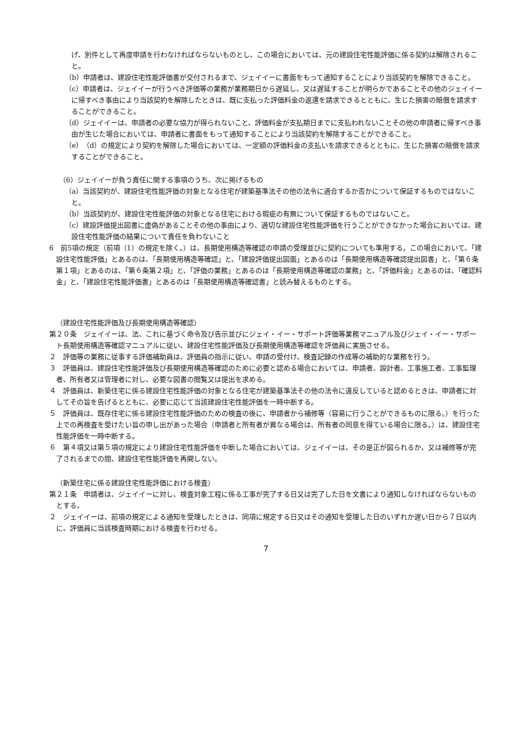げ、別件として再度申請を行わなければならないものとし、この場合においては、元の建設住宅性能評価に係る契約は解除されること。
（b）申請者は、建設住宅性能評価書が交付されるまで、ジェイイーに書面をもって通知することにより当該契約を解除できること。
（c）申請者は、ジェイイーが行うべき評価等の業務が業務期日から遅延し、又は遅延することが明らかであることその他のジェイイーに帰すべき事由により当該契約を解除したときは、既に支払った評価料金の返還を請求できるとともに、生じた損害の賠償を請求することができること。
（d）ジェイイーは、申請者の必要な協力が得られないこと、評価料金が支払期日までに支払われないことその他の申請者に帰すべき事由が生じた場合においては、申請者に書面をもって通知することにより当該契約を解除することができること。
（e）（d）の規定により契約を解除した場合においては、一定額の評価料金の支払いを請求できるとともに、生じた損害の賠償を請求することができること。
（6）ジェイイーが負う責任に関する事項のうち、次に掲げるもの
（a）当該契約が、建設住宅性能評価の対象となる住宅が建築基準法その他の法令に適合するか否かについて保証するものではないこと。
（b）当該契約が、建設住宅性能評価の対象となる住宅における瑕疵の有無について保証するものではないこと。
（c）建設評価提出図書に虚偽があることその他の事由により、適切な建設住宅性能評価を行うことができなかった場合においては、建設住宅性能評価の結果について責任を負わないこと
6　前5項の規定（前項（1）の規定を除く。）は、長期使用構造等確認の申請の受理並びに契約についても準用する。この場合において、「建設住宅性能評価」とあるのは、「長期使用構造等確認」と、「建設評価提出図面」とあるのは「長期使用構造等確認提出図書」と、「第６条第１項」とあるのは、「第６条第２項」と、「評価の業務」とあるのは「長期使用構造等確認の業務」と、「評価料金」とあるのは、「確認料金」と、「建設住宅性能評価書」とあるのは「長期使用構造等確認書」と読み替えるものとする。
（建設住宅性能評価及び長期使用構造等確認）
第２０条　ジェイイーは、法、これに基づく命令及び告示並びにジェイ・イー・サポート評価等業務マニュアル及びジェイ・イー・サポート長期使用構造等確認マニュアルに従い、建設住宅性能評価及び長期使用構造等確認を評価員に実施させる。
２　評価等の業務に従事する評価補助員は、評価員の指示に従い、申請の受付け、検査記録の作成等の補助的な業務を行う。
３　評価員は、建設住宅性能評価及び長期使用構造等確認のために必要と認める場合においては、申請者、設計者、工事施工者、工事監理者、所有者又は管理者に対し、必要な図書の閲覧又は提出を求める。
４　評価員は、新築住宅に係る建設住宅性能評価の対象となる住宅が建築基準法その他の法令に違反していると認めるときは、申請者に対してその旨を告げるとともに、必要に応じて当該建設住宅性能評価を一時中断する。
５　評価員は、既存住宅に係る建設住宅性能評価のための検査の後に、申請者から補修等（容易に行うことができるものに限る。）を行った上での再検査を受けたい旨の申し出があった場合（申請者と所有者が異なる場合は、所有者の同意を得ている場合に限る。）は、建設住宅性能評価を一時中断する。
６　第４項又は第５項の規定により建設住宅性能評価を中断した場合においては、ジェイイーは、その是正が図られるか、又は補修等が完了されるまでの間、建設住宅性能評価を再開しない。
（新築住宅に係る建設住宅性能評価における検査）
第２１条　申請者は、ジェイイーに対し、検査対象工程に係る工事が完了する日又は完了した日を文書により通知しなければならないものとする。
２　ジェイイーは、前項の規定による通知を受理したときは、同項に規定する日又はその通知を受理した日のいずれか遅い日から７日以内に、評価員に当該検査時期における検査を行わせる。
7